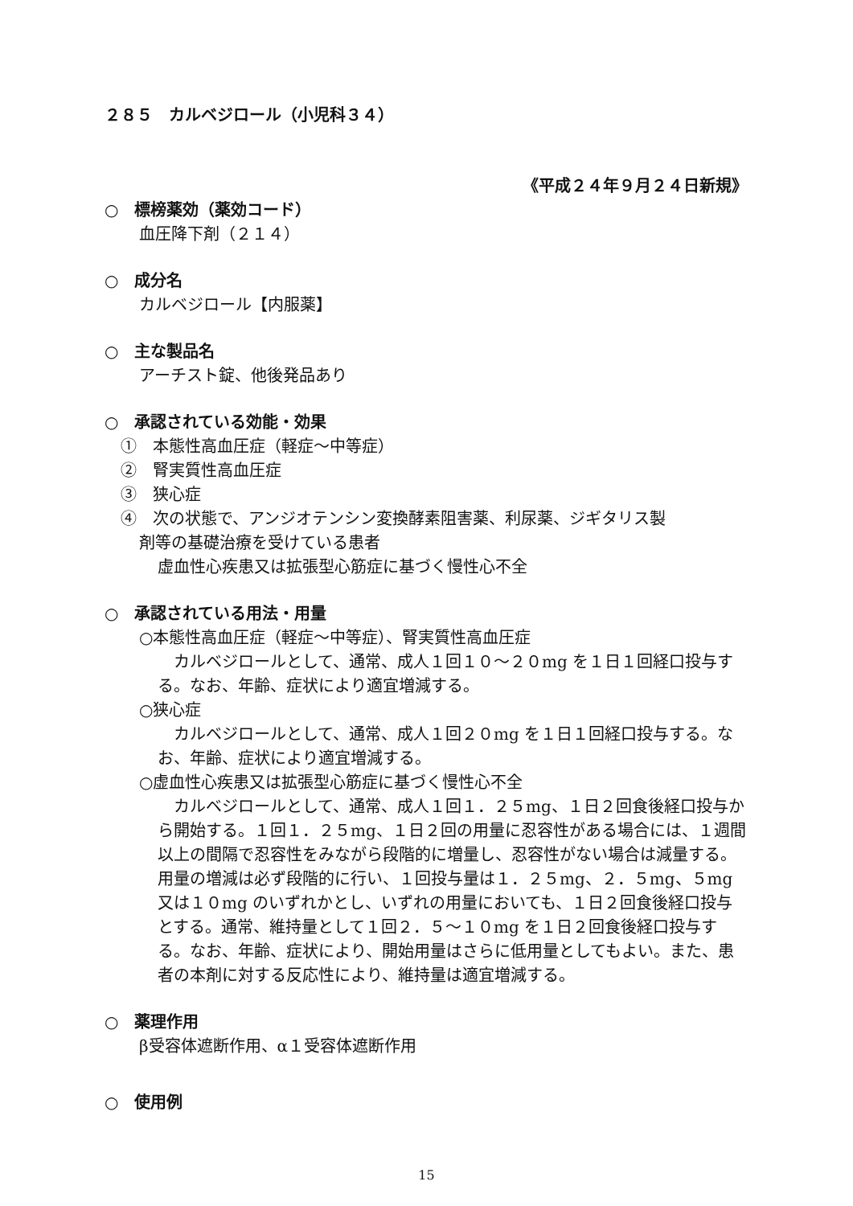２８５　カルベジロール（小児科３４）
《平成２４年９月２４日新規》
○　標榜薬効（薬効コード）
血圧降下剤（２１４）
○　成分名
カルベジロール【内服薬】
○　主な製品名
アーチスト錠、他後発品あり
○　承認されている効能・効果
①　本態性高血圧症（軽症～中等症）
②　腎実質性高血圧症
③　狭心症
④　次の状態で、アンジオテンシン変換酵素阻害薬、利尿薬、ジギタリス製
剤等の基礎治療を受けている患者
虚血性心疾患又は拡張型心筋症に基づく慢性心不全
○　承認されている用法・用量
○本態性高血圧症（軽症～中等症）、腎実質性高血圧症
　カルベジロールとして、通常、成人１回１０～２０mg を１日１回経口投与する。なお、年齢、症状により適宜増減する。
○狭心症
　カルベジロールとして、通常、成人１回２０mg を１日１回経口投与する。なお、年齢、症状により適宜増減する。
○虚血性心疾患又は拡張型心筋症に基づく慢性心不全
　カルベジロールとして、通常、成人１回１．２５mg、１日２回食後経口投与から開始する。１回１．２５mg、１日２回の用量に忍容性がある場合には、１週間以上の間隔で忍容性をみながら段階的に増量し、忍容性がない場合は減量する。用量の増減は必ず段階的に行い、１回投与量は１．２５mg、２．５mg、５mg 又は１０mg のいずれかとし、いずれの用量においても、１日２回食後経口投与とする。通常、維持量として１回２．５～１０mg を１日２回食後経口投与する。なお、年齢、症状により、開始用量はさらに低用量としてもよい。また、患者の本剤に対する反応性により、維持量は適宜増減する。
○　薬理作用
β受容体遮断作用、α１受容体遮断作用
○　使用例
15